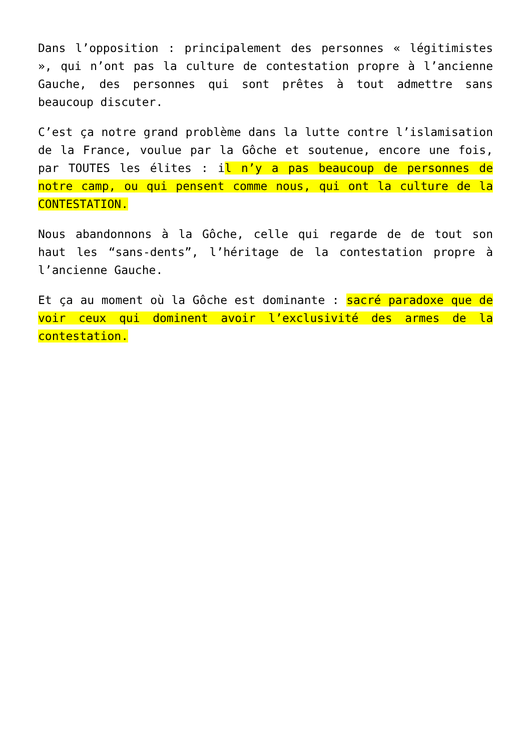Dans l’opposition : principalement des personnes « légitimistes », qui n’ont pas la culture de contestation propre à l’ancienne Gauche, des personnes qui sont prêtes à tout admettre sans beaucoup discuter.
C’est ça notre grand problème dans la lutte contre l’islamisation de la France, voulue par la Gôche et soutenue, encore une fois, par TOUTES les élites : il n’y a pas beaucoup de personnes de notre camp, ou qui pensent comme nous, qui ont la culture de la CONTESTATION.
Nous abandonnons à la Gôche, celle qui regarde de de tout son haut les “sans-dents”, l’héritage de la contestation propre à l’ancienne Gauche.
Et ça au moment où la Gôche est dominante : sacré paradoxe que de voir ceux qui dominent avoir l’exclusivité des armes de la contestation.